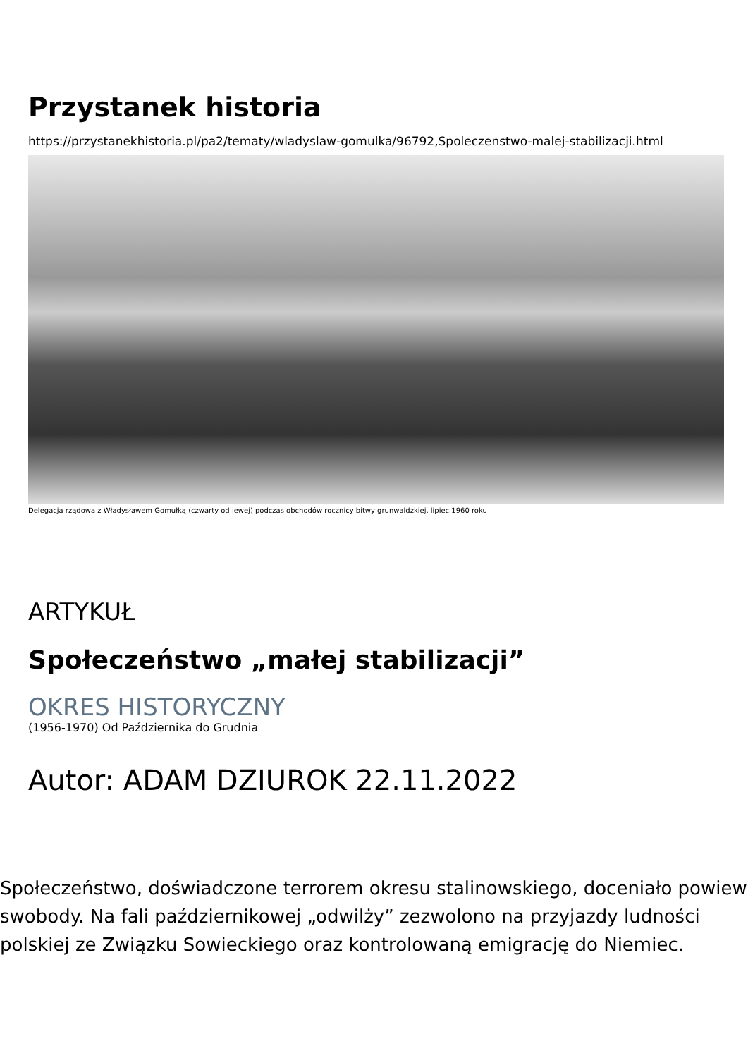Przystanek historia
https://przystanekhistoria.pl/pa2/tematy/wladyslaw-gomulka/96792,Spoleczenstwo-malej-stabilizacji.html
Delegacja rządowa z Władysławem Gomułką (czwarty od lewej) podczas obchodów rocznicy bitwy grunwaldzkiej, lipiec 1960 roku
ARTYKUŁ
Społeczeństwo „małej stabilizacji”
OKRES HISTORYCZNY
(1956-1970) Od Października do Grudnia
Autor: ADAM DZIUROK 22.11.2022
Społeczeństwo, doświadczone terrorem okresu stalinowskiego, doceniało powiew swobody. Na fali październikowej „odwilży” zezwolono na przyjazdy ludności polskiej ze Związku Sowieckiego oraz kontrolowaną emigrację do Niemiec.